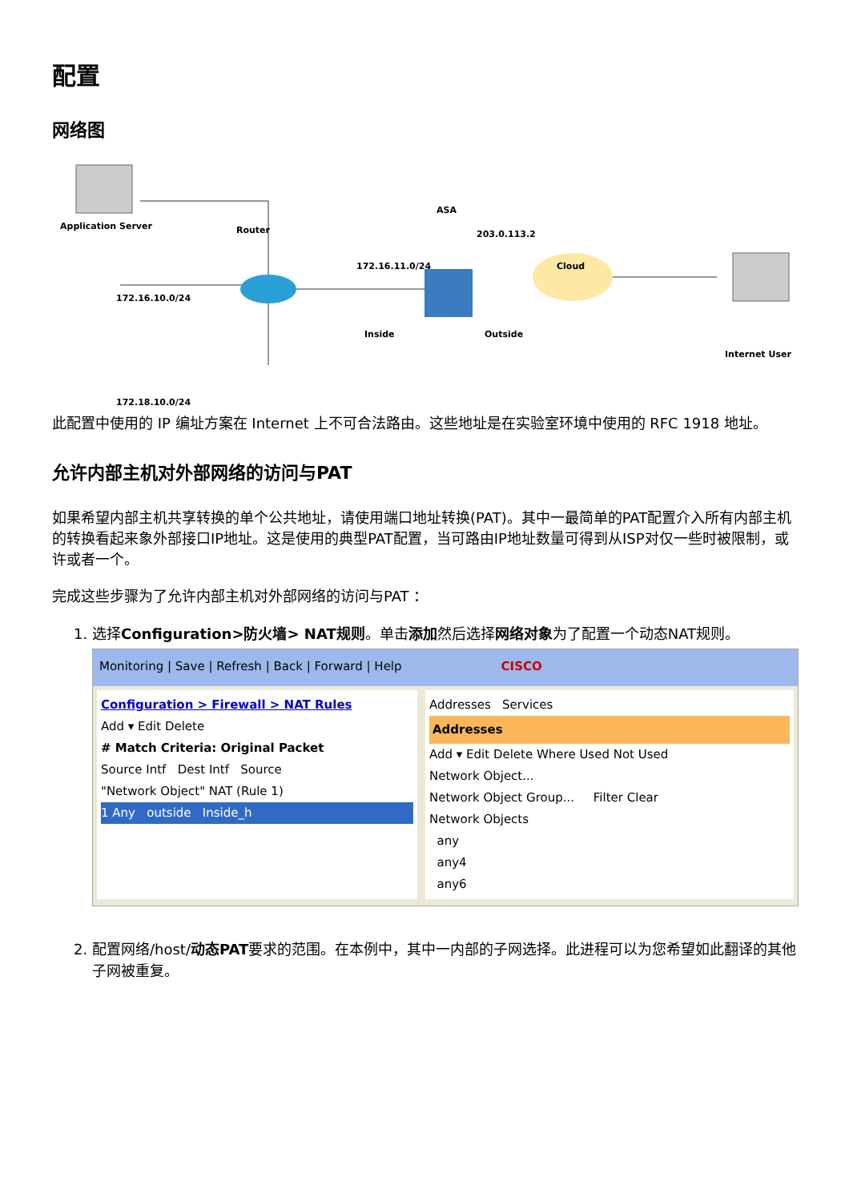配置
网络图
Application Server Router
172.16.10.0/24
172.18.10.0/24
172.16.11.0/24
ASA
203.0.113.2
Cloud
Inside Outside
Internet User
此配置中使用的 IP 编址方案在 Internet 上不可合法路由。这些地址是在实验室环境中使用的 RFC 1918 地址。
允许内部主机对外部网络的访问与PAT
如果希望内部主机共享转换的单个公共地址，请使用端口地址转换(PAT)。其中一最简单的PAT配置介入所有内部主机的转换看起来象外部接口IP地址。这是使用的典型PAT配置，当可路由IP地址数量可得到从ISP对仅一些时被限制，或许或者一个。
完成这些步骤为了允许内部主机对外部网络的访问与PAT ：
1. 选择Configuration>防火墙> NAT规则。单击添加然后选择网络对象为了配置一个动态NAT规则。
Monitoring | Save | Refresh | Back | Forward | Help CISCO
Configuration > Firewall > NAT Rules
Add ▾ Edit Delete
# Match Criteria: Original Packet
Source Intf Dest Intf Source
"Network Object" NAT (Rule 1)
1 Any outside Inside_h
Addresses Services
Addresses
Add ▾ Edit Delete Where Used Not Used
Network Object...
Network Object Group... Filter Clear
Network Objects
any
any4
any6
2. 配置网络/host/动态PAT要求的范围。在本例中，其中一内部的子网选择。此进程可以为您希望如此翻译的其他子网被重复。